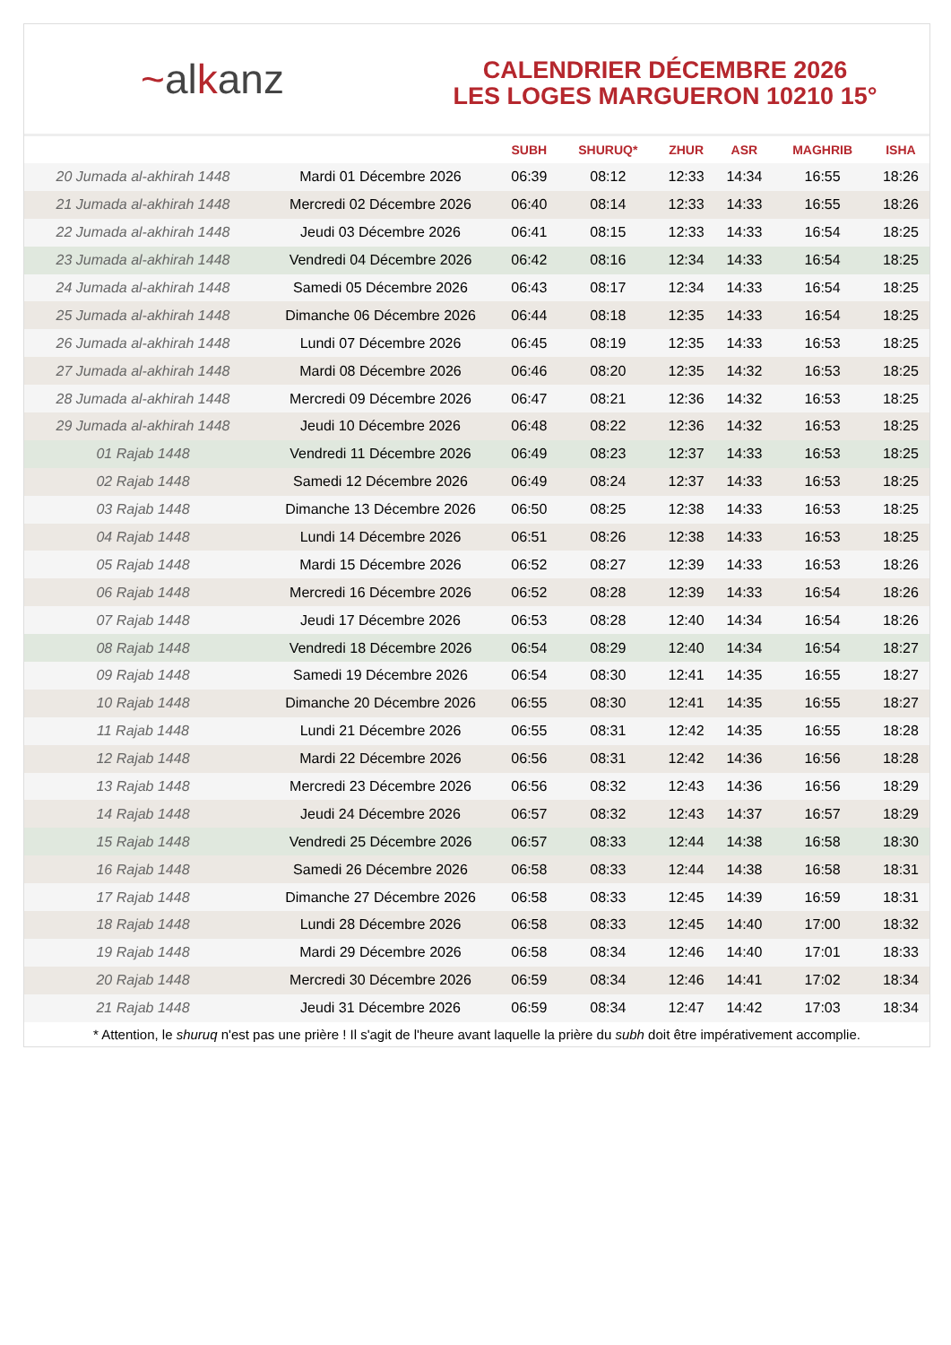~alkanz
CALENDRIER DÉCEMBRE 2026
LES LOGES MARGUERON 10210 15°
| | | SUBH | SHURUQ* | ZHUR | ASR | MAGHRIB | ISHA |
| --- | --- | --- | --- | --- | --- | --- | --- |
| 20 Jumada al-akhirah 1448 | Mardi 01 Décembre 2026 | 06:39 | 08:12 | 12:33 | 14:34 | 16:55 | 18:26 |
| 21 Jumada al-akhirah 1448 | Mercredi 02 Décembre 2026 | 06:40 | 08:14 | 12:33 | 14:33 | 16:55 | 18:26 |
| 22 Jumada al-akhirah 1448 | Jeudi 03 Décembre 2026 | 06:41 | 08:15 | 12:33 | 14:33 | 16:54 | 18:25 |
| 23 Jumada al-akhirah 1448 | Vendredi 04 Décembre 2026 | 06:42 | 08:16 | 12:34 | 14:33 | 16:54 | 18:25 |
| 24 Jumada al-akhirah 1448 | Samedi 05 Décembre 2026 | 06:43 | 08:17 | 12:34 | 14:33 | 16:54 | 18:25 |
| 25 Jumada al-akhirah 1448 | Dimanche 06 Décembre 2026 | 06:44 | 08:18 | 12:35 | 14:33 | 16:54 | 18:25 |
| 26 Jumada al-akhirah 1448 | Lundi 07 Décembre 2026 | 06:45 | 08:19 | 12:35 | 14:33 | 16:53 | 18:25 |
| 27 Jumada al-akhirah 1448 | Mardi 08 Décembre 2026 | 06:46 | 08:20 | 12:35 | 14:32 | 16:53 | 18:25 |
| 28 Jumada al-akhirah 1448 | Mercredi 09 Décembre 2026 | 06:47 | 08:21 | 12:36 | 14:32 | 16:53 | 18:25 |
| 29 Jumada al-akhirah 1448 | Jeudi 10 Décembre 2026 | 06:48 | 08:22 | 12:36 | 14:32 | 16:53 | 18:25 |
| 01 Rajab 1448 | Vendredi 11 Décembre 2026 | 06:49 | 08:23 | 12:37 | 14:33 | 16:53 | 18:25 |
| 02 Rajab 1448 | Samedi 12 Décembre 2026 | 06:49 | 08:24 | 12:37 | 14:33 | 16:53 | 18:25 |
| 03 Rajab 1448 | Dimanche 13 Décembre 2026 | 06:50 | 08:25 | 12:38 | 14:33 | 16:53 | 18:25 |
| 04 Rajab 1448 | Lundi 14 Décembre 2026 | 06:51 | 08:26 | 12:38 | 14:33 | 16:53 | 18:25 |
| 05 Rajab 1448 | Mardi 15 Décembre 2026 | 06:52 | 08:27 | 12:39 | 14:33 | 16:53 | 18:26 |
| 06 Rajab 1448 | Mercredi 16 Décembre 2026 | 06:52 | 08:28 | 12:39 | 14:33 | 16:54 | 18:26 |
| 07 Rajab 1448 | Jeudi 17 Décembre 2026 | 06:53 | 08:28 | 12:40 | 14:34 | 16:54 | 18:26 |
| 08 Rajab 1448 | Vendredi 18 Décembre 2026 | 06:54 | 08:29 | 12:40 | 14:34 | 16:54 | 18:27 |
| 09 Rajab 1448 | Samedi 19 Décembre 2026 | 06:54 | 08:30 | 12:41 | 14:35 | 16:55 | 18:27 |
| 10 Rajab 1448 | Dimanche 20 Décembre 2026 | 06:55 | 08:30 | 12:41 | 14:35 | 16:55 | 18:27 |
| 11 Rajab 1448 | Lundi 21 Décembre 2026 | 06:55 | 08:31 | 12:42 | 14:35 | 16:55 | 18:28 |
| 12 Rajab 1448 | Mardi 22 Décembre 2026 | 06:56 | 08:31 | 12:42 | 14:36 | 16:56 | 18:28 |
| 13 Rajab 1448 | Mercredi 23 Décembre 2026 | 06:56 | 08:32 | 12:43 | 14:36 | 16:56 | 18:29 |
| 14 Rajab 1448 | Jeudi 24 Décembre 2026 | 06:57 | 08:32 | 12:43 | 14:37 | 16:57 | 18:29 |
| 15 Rajab 1448 | Vendredi 25 Décembre 2026 | 06:57 | 08:33 | 12:44 | 14:38 | 16:58 | 18:30 |
| 16 Rajab 1448 | Samedi 26 Décembre 2026 | 06:58 | 08:33 | 12:44 | 14:38 | 16:58 | 18:31 |
| 17 Rajab 1448 | Dimanche 27 Décembre 2026 | 06:58 | 08:33 | 12:45 | 14:39 | 16:59 | 18:31 |
| 18 Rajab 1448 | Lundi 28 Décembre 2026 | 06:58 | 08:33 | 12:45 | 14:40 | 17:00 | 18:32 |
| 19 Rajab 1448 | Mardi 29 Décembre 2026 | 06:58 | 08:34 | 12:46 | 14:40 | 17:01 | 18:33 |
| 20 Rajab 1448 | Mercredi 30 Décembre 2026 | 06:59 | 08:34 | 12:46 | 14:41 | 17:02 | 18:34 |
| 21 Rajab 1448 | Jeudi 31 Décembre 2026 | 06:59 | 08:34 | 12:47 | 14:42 | 17:03 | 18:34 |
* Attention, le shuruq n'est pas une prière ! Il s'agit de l'heure avant laquelle la prière du subh doit être impérativement accomplie.